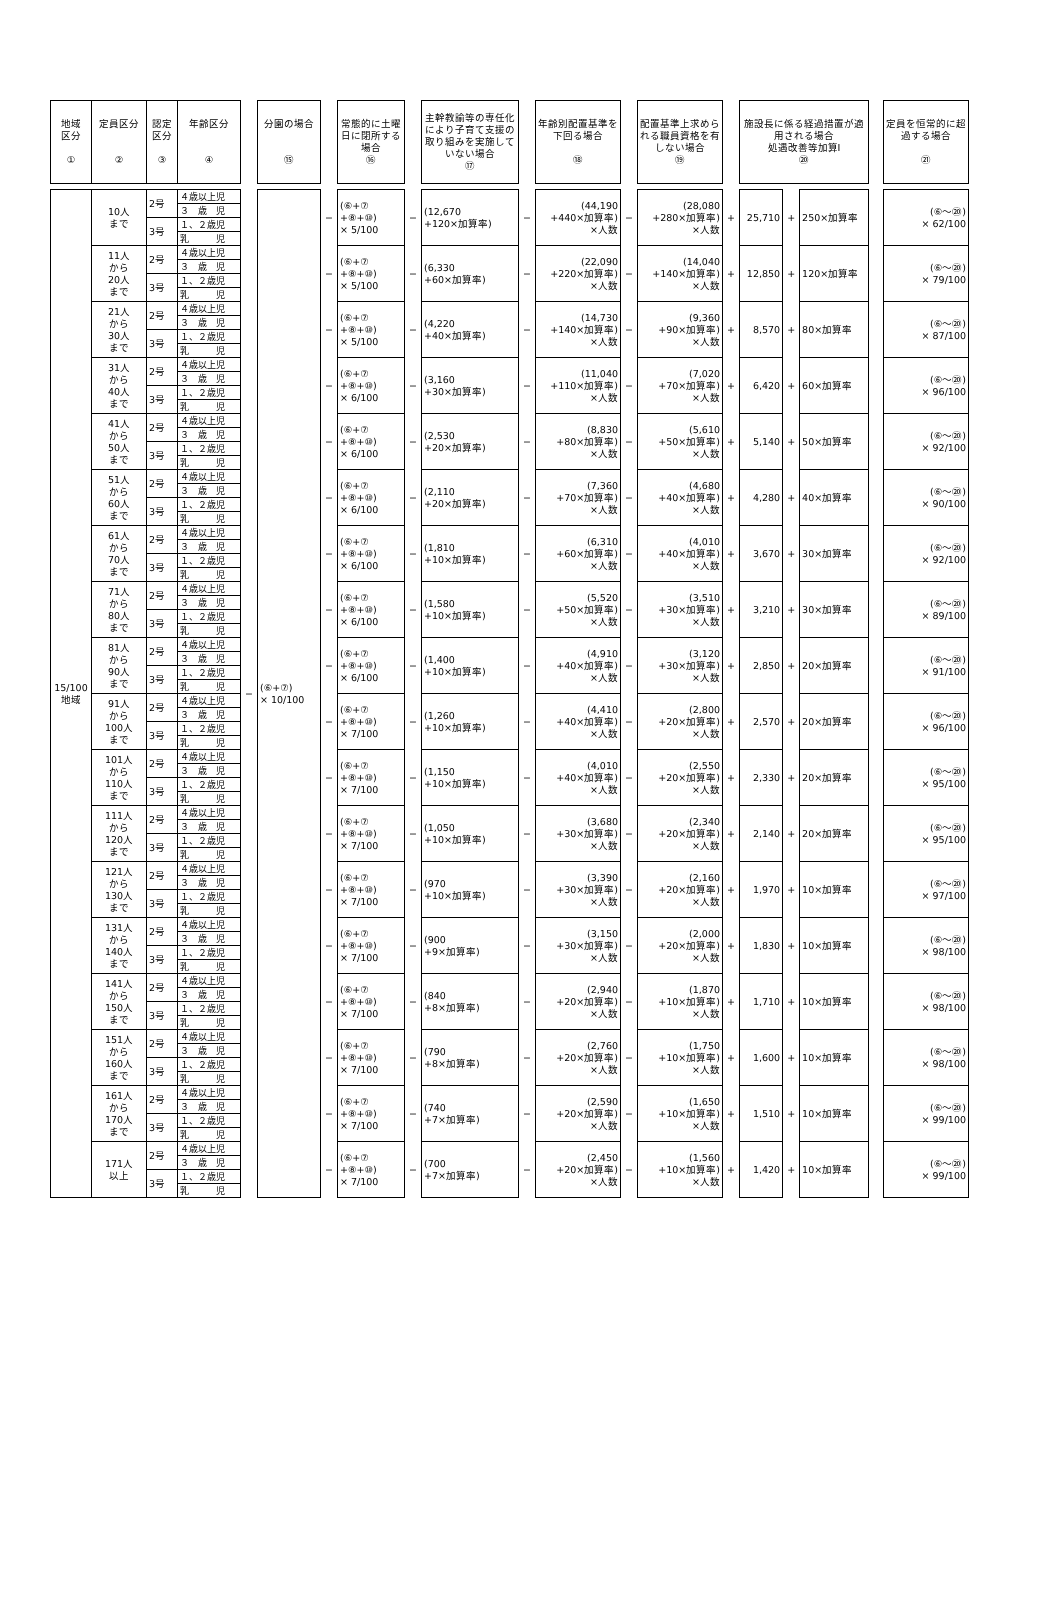| 地域 区分 ① | 定員区分 ② | 認定 区分 ③ | 年齢区分 ④ | | 分園の場合 ⑮ | | 常態的に土曜日に閉所する場合 ⑯ | | 主幹教諭等の専任化により子育て支援の取り組みを実施していない場合 ⑰ | | 年齢別配置基準を下回る場合 ⑱ | | 配置基準上求められる職員資格を有しない場合 ⑲ | | 施設長に係る経過措置が適用される場合 処遇改善等加算Ⅰ ⑳ | | | | 定員を恒常的に超過する場合 ㉑ |
| --- | --- | --- | --- | --- | --- | --- | --- | --- | --- | --- | --- | --- | --- | --- | --- | --- | --- | --- | --- |
| 15/100 地域 | 10人 まで | 2号 | ４歳以上児 | − | (⑥+⑦) × 10/100 | − | (⑥+⑦ +⑧+⑩) × 5/100 | − | (12,670 +120×加算率) | − | (44,190 +440×加算率) ×人数 | − | (28,080 +280×加算率) ×人数 | + | 25,710 | + | 250×加算率 | | (⑥～⑳) × 62/100 |
| | | | ３ 歳 児 | | | | | | | | | | | | | | | | |
| | | 3号 | １、２歳児 | | | | | | | | | | | | | | | | |
| | | | 乳 児 | | | | | | | | | | | | | | | | |
| | 11人 から 20人 まで | 2号 | ４歳以上児 | | | − | (⑥+⑦ +⑧+⑩) × 5/100 | − | (6,330 +60×加算率) | − | (22,090 +220×加算率) ×人数 | − | (14,040 +140×加算率) ×人数 | + | 12,850 | + | 120×加算率 | | (⑥～⑳) × 79/100 |
| | | | ３ 歳 児 | | | | | | | | | | | | | | | | |
| | | 3号 | １、２歳児 | | | | | | | | | | | | | | | | |
| | | | 乳 児 | | | | | | | | | | | | | | | | |
| | 21人 から 30人 まで | 2号 | ４歳以上児 | | | − | (⑥+⑦ +⑧+⑩) × 5/100 | − | (4,220 +40×加算率) | − | (14,730 +140×加算率) ×人数 | − | (9,360 +90×加算率) ×人数 | + | 8,570 | + | 80×加算率 | | (⑥～⑳) × 87/100 |
| | | | ３ 歳 児 | | | | | | | | | | | | | | | | |
| | | 3号 | １、２歳児 | | | | | | | | | | | | | | | | |
| | | | 乳 児 | | | | | | | | | | | | | | | | |
| | 31人 から 40人 まで | 2号 | ４歳以上児 | | | − | (⑥+⑦ +⑧+⑩) × 6/100 | − | (3,160 +30×加算率) | − | (11,040 +110×加算率) ×人数 | − | (7,020 +70×加算率) ×人数 | + | 6,420 | + | 60×加算率 | | (⑥～⑳) × 96/100 |
| | | | ３ 歳 児 | | | | | | | | | | | | | | | | |
| | | 3号 | １、２歳児 | | | | | | | | | | | | | | | | |
| | | | 乳 児 | | | | | | | | | | | | | | | | |
| | 41人 から 50人 まで | 2号 | ４歳以上児 | | | − | (⑥+⑦ +⑧+⑩) × 6/100 | − | (2,530 +20×加算率) | − | (8,830 +80×加算率) ×人数 | − | (5,610 +50×加算率) ×人数 | + | 5,140 | + | 50×加算率 | | (⑥～⑳) × 92/100 |
| | | | ３ 歳 児 | | | | | | | | | | | | | | | | |
| | | 3号 | １、２歳児 | | | | | | | | | | | | | | | | |
| | | | 乳 児 | | | | | | | | | | | | | | | | |
| | 51人 から 60人 まで | 2号 | ４歳以上児 | | | − | (⑥+⑦ +⑧+⑩) × 6/100 | − | (2,110 +20×加算率) | − | (7,360 +70×加算率) ×人数 | − | (4,680 +40×加算率) ×人数 | + | 4,280 | + | 40×加算率 | | (⑥～⑳) × 90/100 |
| | | | ３ 歳 児 | | | | | | | | | | | | | | | | |
| | | 3号 | １、２歳児 | | | | | | | | | | | | | | | | |
| | | | 乳 児 | | | | | | | | | | | | | | | | |
| | 61人 から 70人 まで | 2号 | ４歳以上児 | | | − | (⑥+⑦ +⑧+⑩) × 6/100 | − | (1,810 +10×加算率) | − | (6,310 +60×加算率) ×人数 | − | (4,010 +40×加算率) ×人数 | + | 3,670 | + | 30×加算率 | | (⑥～⑳) × 92/100 |
| | | | ３ 歳 児 | | | | | | | | | | | | | | | | |
| | | 3号 | １、２歳児 | | | | | | | | | | | | | | | | |
| | | | 乳 児 | | | | | | | | | | | | | | | | |
| | 71人 から 80人 まで | 2号 | ４歳以上児 | | | − | (⑥+⑦ +⑧+⑩) × 6/100 | − | (1,580 +10×加算率) | − | (5,520 +50×加算率) ×人数 | − | (3,510 +30×加算率) ×人数 | + | 3,210 | + | 30×加算率 | | (⑥～⑳) × 89/100 |
| | | | ３ 歳 児 | | | | | | | | | | | | | | | | |
| | | 3号 | １、２歳児 | | | | | | | | | | | | | | | | |
| | | | 乳 児 | | | | | | | | | | | | | | | | |
| | 81人 から 90人 まで | 2号 | ４歳以上児 | | | − | (⑥+⑦ +⑧+⑩) × 6/100 | − | (1,400 +10×加算率) | − | (4,910 +40×加算率) ×人数 | − | (3,120 +30×加算率) ×人数 | + | 2,850 | + | 20×加算率 | | (⑥～⑳) × 91/100 |
| | | | ３ 歳 児 | | | | | | | | | | | | | | | | |
| | | 3号 | １、２歳児 | | | | | | | | | | | | | | | | |
| | | | 乳 児 | | | | | | | | | | | | | | | | |
| | 91人 から 100人 まで | 2号 | ４歳以上児 | | | − | (⑥+⑦ +⑧+⑩) × 7/100 | − | (1,260 +10×加算率) | − | (4,410 +40×加算率) ×人数 | − | (2,800 +20×加算率) ×人数 | + | 2,570 | + | 20×加算率 | | (⑥～⑳) × 96/100 |
| | | | ３ 歳 児 | | | | | | | | | | | | | | | | |
| | | 3号 | １、２歳児 | | | | | | | | | | | | | | | | |
| | | | 乳 児 | | | | | | | | | | | | | | | | |
| | 101人 から 110人 まで | 2号 | ４歳以上児 | | | − | (⑥+⑦ +⑧+⑩) × 7/100 | − | (1,150 +10×加算率) | − | (4,010 +40×加算率) ×人数 | − | (2,550 +20×加算率) ×人数 | + | 2,330 | + | 20×加算率 | | (⑥～⑳) × 95/100 |
| | | | ３ 歳 児 | | | | | | | | | | | | | | | | |
| | | 3号 | １、２歳児 | | | | | | | | | | | | | | | | |
| | | | 乳 児 | | | | | | | | | | | | | | | | |
| | 111人 から 120人 まで | 2号 | ４歳以上児 | | | − | (⑥+⑦ +⑧+⑩) × 7/100 | − | (1,050 +10×加算率) | − | (3,680 +30×加算率) ×人数 | − | (2,340 +20×加算率) ×人数 | + | 2,140 | + | 20×加算率 | | (⑥～⑳) × 95/100 |
| | | | ３ 歳 児 | | | | | | | | | | | | | | | | |
| | | 3号 | １、２歳児 | | | | | | | | | | | | | | | | |
| | | | 乳 児 | | | | | | | | | | | | | | | | |
| | 121人 から 130人 まで | 2号 | ４歳以上児 | | | − | (⑥+⑦ +⑧+⑩) × 7/100 | − | (970 +10×加算率) | − | (3,390 +30×加算率) ×人数 | − | (2,160 +20×加算率) ×人数 | + | 1,970 | + | 10×加算率 | | (⑥～⑳) × 97/100 |
| | | | ３ 歳 児 | | | | | | | | | | | | | | | | |
| | | 3号 | １、２歳児 | | | | | | | | | | | | | | | | |
| | | | 乳 児 | | | | | | | | | | | | | | | | |
| | 131人 から 140人 まで | 2号 | ４歳以上児 | | | − | (⑥+⑦ +⑧+⑩) × 7/100 | − | (900 +9×加算率) | − | (3,150 +30×加算率) ×人数 | − | (2,000 +20×加算率) ×人数 | + | 1,830 | + | 10×加算率 | | (⑥～⑳) × 98/100 |
| | | | ３ 歳 児 | | | | | | | | | | | | | | | | |
| | | 3号 | １、２歳児 | | | | | | | | | | | | | | | | |
| | | | 乳 児 | | | | | | | | | | | | | | | | |
| | 141人 から 150人 まで | 2号 | ４歳以上児 | | | − | (⑥+⑦ +⑧+⑩) × 7/100 | − | (840 +8×加算率) | − | (2,940 +20×加算率) ×人数 | − | (1,870 +10×加算率) ×人数 | + | 1,710 | + | 10×加算率 | | (⑥～⑳) × 98/100 |
| | | | ３ 歳 児 | | | | | | | | | | | | | | | | |
| | | 3号 | １、２歳児 | | | | | | | | | | | | | | | | |
| | | | 乳 児 | | | | | | | | | | | | | | | | |
| | 151人 から 160人 まで | 2号 | ４歳以上児 | | | − | (⑥+⑦ +⑧+⑩) × 7/100 | − | (790 +8×加算率) | − | (2,760 +20×加算率) ×人数 | − | (1,750 +10×加算率) ×人数 | + | 1,600 | + | 10×加算率 | | (⑥～⑳) × 98/100 |
| | | | ３ 歳 児 | | | | | | | | | | | | | | | | |
| | | 3号 | １、２歳児 | | | | | | | | | | | | | | | | |
| | | | 乳 児 | | | | | | | | | | | | | | | | |
| | 161人 から 170人 まで | 2号 | ４歳以上児 | | | − | (⑥+⑦ +⑧+⑩) × 7/100 | − | (740 +7×加算率) | − | (2,590 +20×加算率) ×人数 | − | (1,650 +10×加算率) ×人数 | + | 1,510 | + | 10×加算率 | | (⑥～⑳) × 99/100 |
| | | | ３ 歳 児 | | | | | | | | | | | | | | | | |
| | | 3号 | １、２歳児 | | | | | | | | | | | | | | | | |
| | | | 乳 児 | | | | | | | | | | | | | | | | |
| | 171人 以上 | 2号 | ４歳以上児 | | | − | (⑥+⑦ +⑧+⑩) × 7/100 | − | (700 +7×加算率) | − | (2,450 +20×加算率) ×人数 | − | (1,560 +10×加算率) ×人数 | + | 1,420 | + | 10×加算率 | | (⑥～⑳) × 99/100 |
| | | | ３ 歳 児 | | | | | | | | | | | | | | | | |
| | | 3号 | １、２歳児 | | | | | | | | | | | | | | | | |
| | | | 乳 児 | | | | | | | | | | | | | | | | |